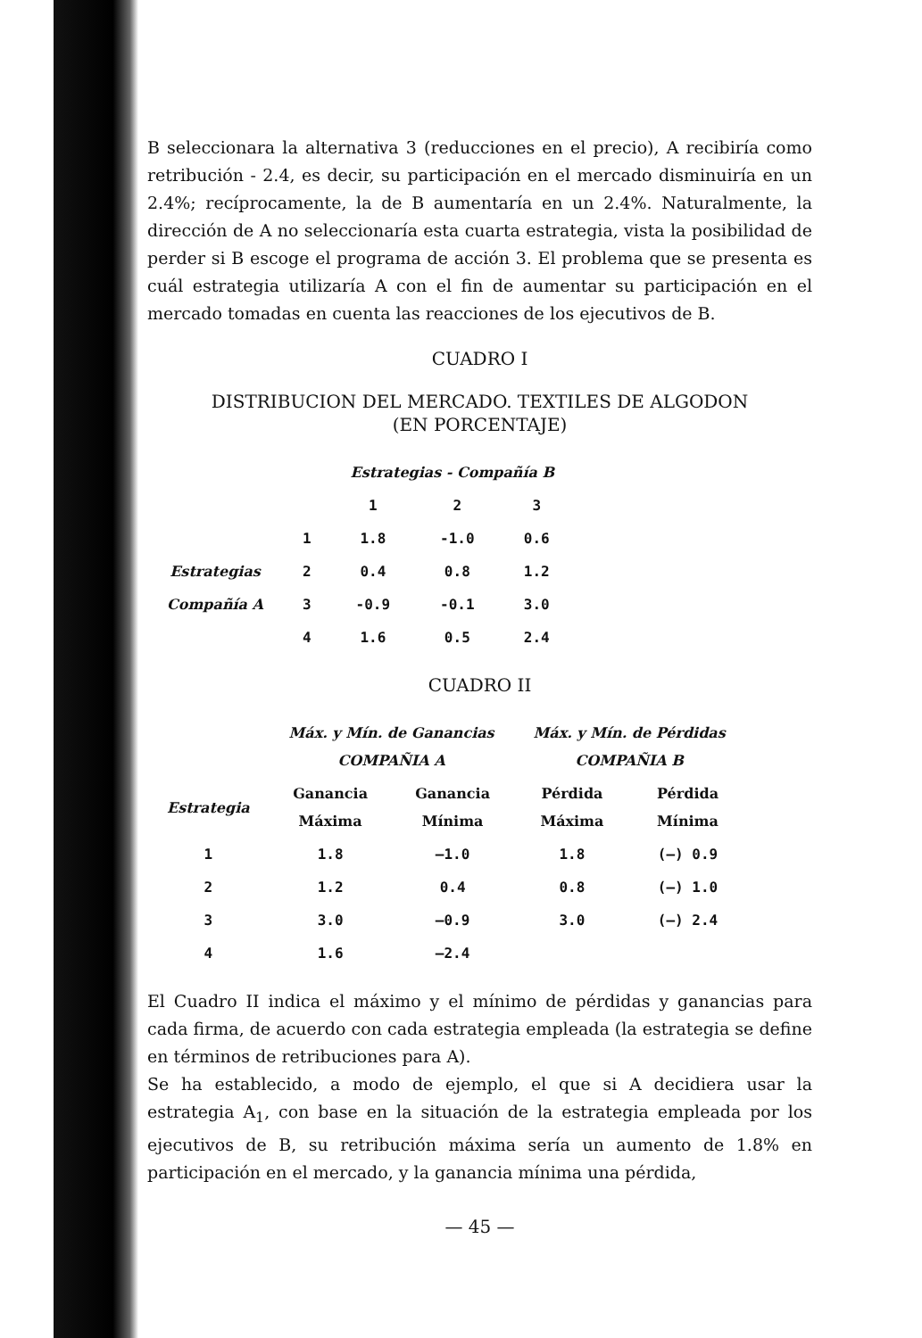B seleccionara la alternativa 3 (reducciones en el precio), A recibiría como retribución - 2.4, es decir, su participación en el mercado disminuiría en un 2.4%; recíprocamente, la de B aumentaría en un 2.4%. Naturalmente, la dirección de A no seleccionaría esta cuarta estrategia, vista la posibilidad de perder si B escoge el programa de acción 3. El problema que se presenta es cuál estrategia utilizaría A con el fin de aumentar su participación en el mercado tomadas en cuenta las reacciones de los ejecutivos de B.
CUADRO I
DISTRIBUCION DEL MERCADO. TEXTILES DE ALGODON
(EN PORCENTAJE)
| | | Estrategias - Compañía B | | |
| | | 1 | 2 | 3 |
| | 1 | 1.8 | -1.0 | 0.6 |
| Estrategias | 2 | 0.4 | 0.8 | 1.2 |
| Compañía A | 3 | -0.9 | -0.1 | 3.0 |
| | 4 | 1.6 | 0.5 | 2.4 |
CUADRO II
| | Máx. y Mín. de Ganancias COMPAÑIA A | | Máx. y Mín. de Pérdidas COMPAÑIA B | |
| --- | --- | --- | --- | --- |
| Estrategia | Ganancia Máxima | Ganancia Mínima | Pérdida Máxima | Pérdida Mínima |
| 1 | 1.8 | —1.0 | 1.8 | (—) 0.9 |
| 2 | 1.2 | 0.4 | 0.8 | (—) 1.0 |
| 3 | 3.0 | —0.9 | 3.0 | (—) 2.4 |
| 4 | 1.6 | —2.4 | | |
El Cuadro II indica el máximo y el mínimo de pérdidas y ganancias para cada firma, de acuerdo con cada estrategia empleada (la estrategia se define en términos de retribuciones para A).
Se ha establecido, a modo de ejemplo, el que si A decidiera usar la estrategia A<sub>1</sub>, con base en la situación de la estrategia empleada por los ejecutivos de B, su retribución máxima sería un aumento de 1.8% en participación en el mercado, y la ganancia mínima una pérdida,
— 45 —